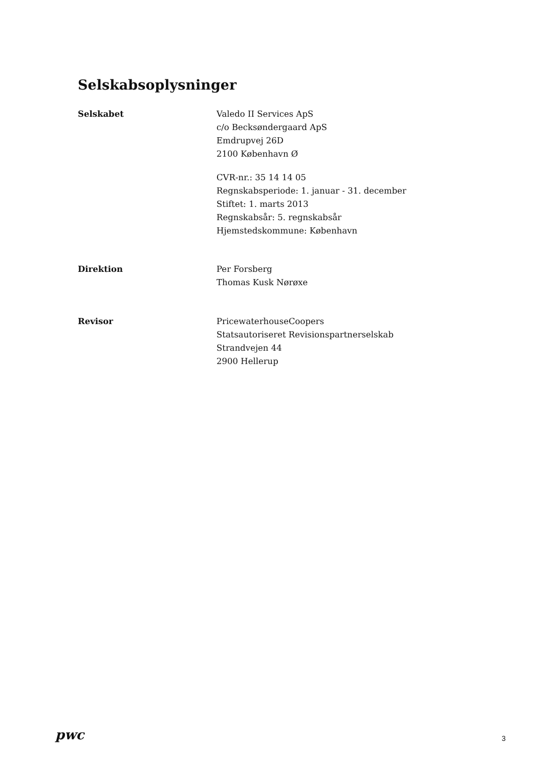Selskabsoplysninger
Selskabet Valedo II Services ApS
c/o Becksøndergaard ApS
Emdrupvej 26D
2100 København Ø
CVR-nr.: 35 14 14 05
Regnskabsperiode: 1. januar - 31. december
Stiftet: 1. marts 2013
Regnskabsår: 5. regnskabsår
Hjemstedskommune: København
Direktion Per Forsberg
Thomas Kusk Nørøxe
Revisor PricewaterhouseCoopers
Statsautoriseret Revisionspartnerselskab
Strandvejen 44
2900 Hellerup
pwc
3